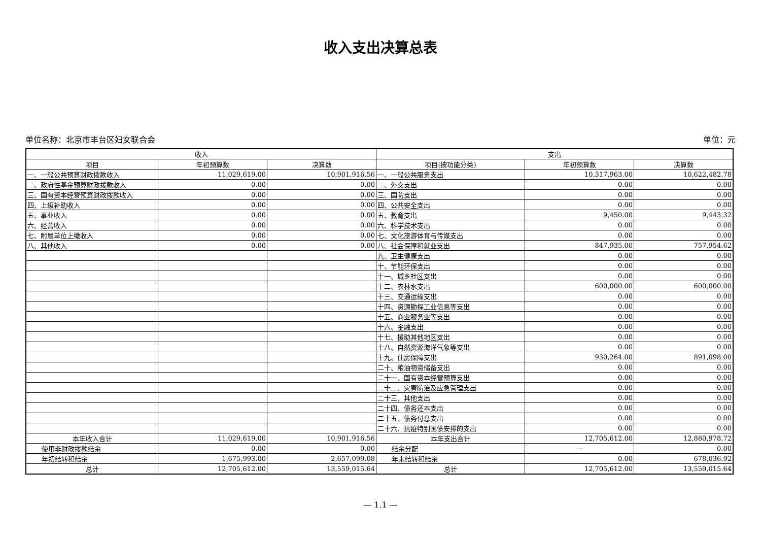收入支出决算总表
单位名称：北京市丰台区妇女联合会 单位：元
| 收入 | | | 支出 | | |
| --- | --- | --- | --- | --- | --- |
| 项目 | 年初预算数 | 决算数 | 项目(按功能分类) | 年初预算数 | 决算数 |
| 一、一般公共预算财政拨款收入 | 11,029,619.00 | 10,901,916.56 | 一、一般公共服务支出 | 10,317,963.00 | 10,622,482.78 |
| 二、政府性基金预算财政拨款收入 | 0.00 | 0.00 | 二、外交支出 | 0.00 | 0.00 |
| 三、国有资本经营预算财政拨款收入 | 0.00 | 0.00 | 三、国防支出 | 0.00 | 0.00 |
| 四、上级补助收入 | 0.00 | 0.00 | 四、公共安全支出 | 0.00 | 0.00 |
| 五、事业收入 | 0.00 | 0.00 | 五、教育支出 | 9,450.00 | 9,443.32 |
| 六、经营收入 | 0.00 | 0.00 | 六、科学技术支出 | 0.00 | 0.00 |
| 七、附属单位上缴收入 | 0.00 | 0.00 | 七、文化旅游体育与传媒支出 | 0.00 | 0.00 |
| 八、其他收入 | 0.00 | 0.00 | 八、社会保障和就业支出 | 847,935.00 | 757,954.62 |
| | | | 九、卫生健康支出 | 0.00 | 0.00 |
| | | | 十、节能环保支出 | 0.00 | 0.00 |
| | | | 十一、城乡社区支出 | 0.00 | 0.00 |
| | | | 十二、农林水支出 | 600,000.00 | 600,000.00 |
| | | | 十三、交通运输支出 | 0.00 | 0.00 |
| | | | 十四、资源勘探工业信息等支出 | 0.00 | 0.00 |
| | | | 十五、商业服务业等支出 | 0.00 | 0.00 |
| | | | 十六、金融支出 | 0.00 | 0.00 |
| | | | 十七、援助其他地区支出 | 0.00 | 0.00 |
| | | | 十八、自然资源海洋气象等支出 | 0.00 | 0.00 |
| | | | 十九、住房保障支出 | 930,264.00 | 891,098.00 |
| | | | 二十、粮油物资储备支出 | 0.00 | 0.00 |
| | | | 二十一、国有资本经营预算支出 | 0.00 | 0.00 |
| | | | 二十二、灾害防治及应急管理支出 | 0.00 | 0.00 |
| | | | 二十三、其他支出 | 0.00 | 0.00 |
| | | | 二十四、债务还本支出 | 0.00 | 0.00 |
| | | | 二十五、债务付息支出 | 0.00 | 0.00 |
| | | | 二十六、抗疫特别国债安排的支出 | 0.00 | 0.00 |
| 本年收入合计 | 11,029,619.00 | 10,901,916.56 | 本年支出合计 | 12,705,612.00 | 12,880,978.72 |
| 使用非财政拨款结余 | 0.00 | 0.00 | 结余分配 | — | 0.00 |
| 年初结转和结余 | 1,675,993.00 | 2,657,099.08 | 年末结转和结余 | 0.00 | 678,036.92 |
| 总计 | 12,705,612.00 | 13,559,015.64 | 总计 | 12,705,612.00 | 13,559,015.64 |
— 1.1 —